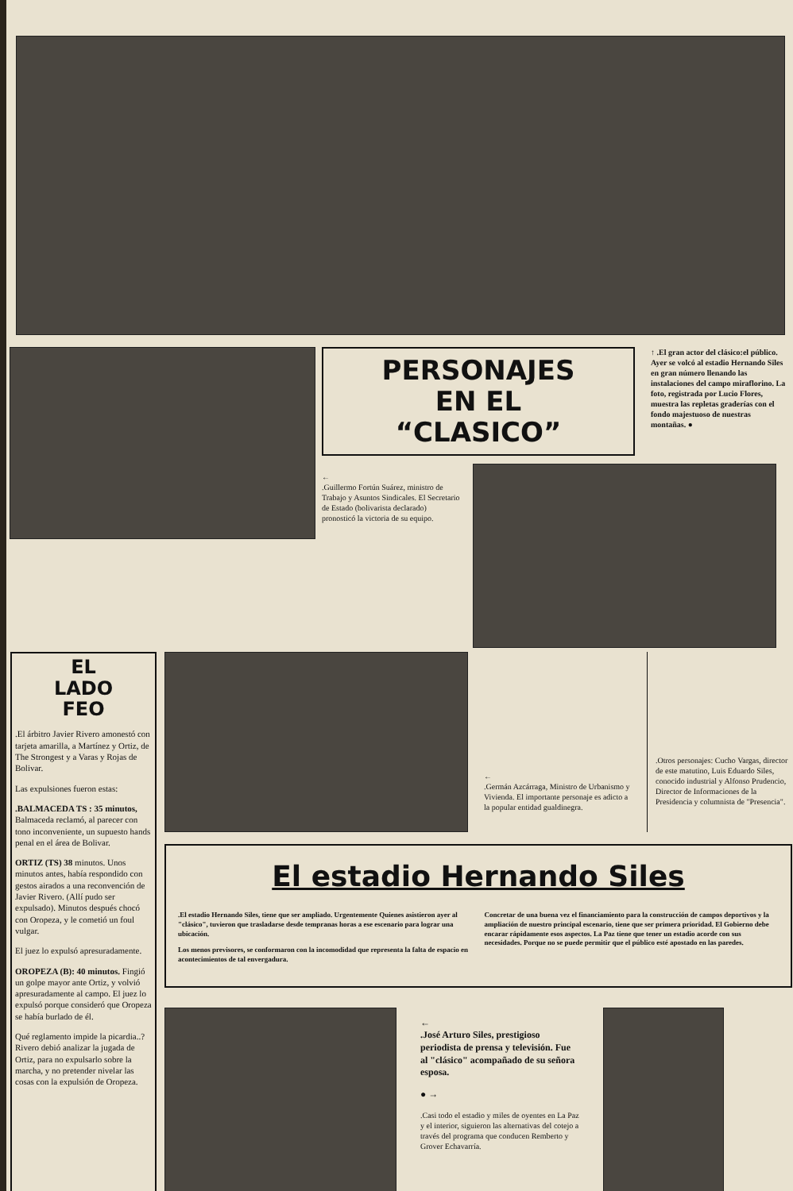PERSONAJES
EN EL
“CLASICO”
↑ .El gran actor del clásico:el público. Ayer se volcó al estadio Hernando Siles en gran número llenando las instalaciones del campo miraflorino. La foto, registrada por Lucio Flores, muestra las repletas graderías con el fondo majestuoso de nuestras montañas. ●
←
.Guillermo Fortún Suárez, ministro de Trabajo y Asuntos Sindicales. El Secretario de Estado (bolivarista declarado) pronosticó la victoria de su equipo.
EL
LADO
FEO
.El árbitro Javier Rivero amonestó con tarjeta amarilla, a Martínez y Ortiz, de The Strongest y a Varas y Rojas de Bolivar.
Las expulsiones fueron estas:
.BALMACEDA TS : 35 minutos, Balmaceda reclamó, al parecer con tono inconveniente, un supuesto hands penal en el área de Bolivar.
ORTIZ (TS) 38 minutos. Unos minutos antes, había respondido con gestos airados a una reconvención de Javier Rivero. (Allí pudo ser expulsado). Minutos después chocó con Oropeza, y le cometió un foul vulgar.
El juez lo expulsó apresuradamente.
OROPEZA (B): 40 minutos. Fingió un golpe mayor ante Ortiz, y volvió apresuradamente al campo. El juez lo expulsó porque consideró que Oropeza se había burlado de él.
Qué reglamento impide la picardia..? Rivero debió analizar la jugada de Ortiz, para no expulsarlo sobre la marcha, y no pretender nivelar las cosas con la expulsión de Oropeza.
←
.Germán Azcárraga, Ministro de Urbanismo y Vivienda. El importante personaje es adicto a la popular entidad gualdinegra.
.Otros personajes: Cucho Vargas, director de este matutino, Luis Eduardo Siles, conocido industrial y Alfonso Prudencio, Director de Informaciones de la Presidencia y columnista de "Presencia".
El estadio Hernando Siles
.El estadio Hernando Siles, tiene que ser ampliado. Urgentemente Quienes asistieron ayer al "clásico", tuvieron que trasladarse desde tempranas horas a ese escenario para lograr una ubicación.
Los menos previsores, se conformaron con la incomodidad que representa la falta de espacio en acontecimientos de tal envergadura.
Concretar de una buena vez el financiamiento para la construcción de campos deportivos y la ampliación de nuestro principal escenario, tiene que ser primera prioridad. El Gobierno debe encarar rápidamente esos aspectos. La Paz tiene que tener un estadio acorde con sus necesidades. Porque no se puede permitir que el público esté apostado en las paredes.
←
.José Arturo Siles, prestigioso periodista de prensa y televisión. Fue al "clásico" acompañado de su señora esposa.
● →
.Casi todo el estadio y miles de oyentes en La Paz y el interior, siguieron las alternativas del cotejo a través del programa que conducen Remberto y Grover Echavarría.